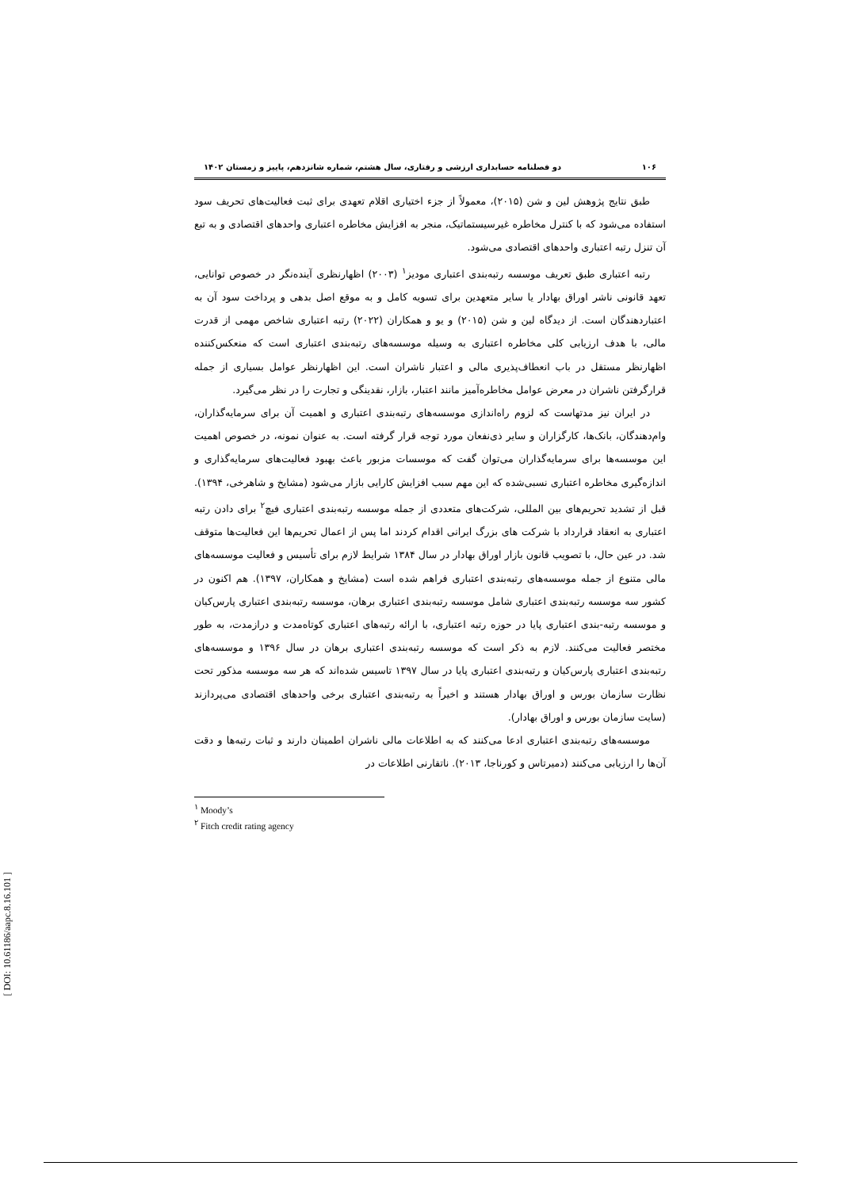۱۰۶ دو فصلنامه حسابداری ارزشی و رفتاری، سال هشتم، شماره شانزدهم، پاییز و زمستان ۱۴۰۲
طبق نتایج پژوهش لین و شن (۲۰۱۵)، معمولاً از جزء اختیاری اقلام تعهدی برای ثبت فعالیت‌های تحریف سود استفاده می‌شود که با کنترل مخاطره غیرسیستماتیک، منجر به افزایش مخاطره اعتباری واحدهای اقتصادی و به تبع آن تنزل رتبه اعتباری واحدهای اقتصادی می‌شود.
رتبه اعتباری طبق تعریف موسسه رتبه‌بندی اعتباری مودیز<sup>۱</sup> (۲۰۰۳) اظهارنظری آینده‌نگر در خصوص توانایی، تعهد قانونی ناشر اوراق بهادار یا سایر متعهدین برای تسویه کامل و به موقع اصل بدهی و پرداخت سود آن به اعتباردهندگان است. از دیدگاه لین و شن (۲۰۱۵) و یو و همکاران (۲۰۲۲) رتبه اعتباری شاخص مهمی از قدرت مالی، با هدف ارزیابی کلی مخاطره اعتباری به وسیله موسسه‌های رتبه‌بندی اعتباری است که منعکس‌کننده اظهارنظر مستقل در باب انعطاف‌پذیری مالی و اعتبار ناشران است. این اظهارنظر عوامل بسیاری از جمله قرارگرفتن ناشران در معرض عوامل مخاطره‌آمیز مانند اعتبار، بازار، نقدینگی و تجارت را در نظر می‌گیرد.
در ایران نیز مدتهاست که لزوم راه‌اندازی موسسه‌های رتبه‌بندی اعتباری و اهمیت آن برای سرمایه‌گذاران، وام‌دهندگان، بانک‌ها، کارگزاران و سایر ذی‌نفعان مورد توجه قرار گرفته است. به عنوان نمونه، در خصوص اهمیت این موسسه‌ها برای سرمایه‌گذاران می‌توان گفت که موسسات مزبور باعث بهبود فعالیت‌های سرمایه‌گذاری و اندازه‌گیری مخاطره اعتباری نسبی‌شده که این مهم سبب افزایش کارایی بازار می‌شود (مشایخ و شاهرخی، ۱۳۹۴). قبل از تشدید تحریم‌های بین المللی، شرکت‌های متعددی از جمله موسسه رتبه‌بندی اعتباری فیچ<sup>۲</sup> برای دادن رتبه اعتباری به انعقاد قرارداد با شرکت های بزرگ ایرانی اقدام کردند اما پس از اعمال تحریم‌ها این فعالیت‌ها متوقف شد. در عین حال، با تصویب قانون بازار اوراق بهادار در سال ۱۳۸۴ شرایط لازم برای تأسیس و فعالیت موسسه‌های مالی متنوع از جمله موسسه‌های رتبه‌بندی اعتباری فراهم شده است (مشایخ و همکاران، ۱۳۹۷). هم اکنون در کشور سه موسسه رتبه‌بندی اعتباری شامل موسسه رتبه‌بندی اعتباری برهان، موسسه رتبه‌بندی اعتباری پارس‌کیان و موسسه رتبه-بندی اعتباری پایا در حوزه رتبه اعتباری، با ارائه رتبه‌های اعتباری کوتاه‌مدت و درازمدت، به طور مختصر فعالیت می‌کنند. لازم به ذکر است که موسسه رتبه‌بندی اعتباری برهان در سال ۱۳۹۶ و موسسه‌های رتبه‌بندی اعتباری پارس‌کیان و رتبه‌بندی اعتباری پایا در سال ۱۳۹۷ تاسیس شده‌اند که هر سه موسسه مذکور تحت نظارت سازمان بورس و اوراق بهادار هستند و اخیراً به رتبه‌بندی اعتباری برخی واحدهای اقتصادی می‌پردازند (سایت سازمان بورس و اوراق بهادار).
موسسه‌های رتبه‌بندی اعتباری ادعا می‌کنند که به اطلاعات مالی ناشران اطمینان دارند و ثبات رتبه‌ها و دقت آن‌ها را ارزیابی می‌کنند (دمیرتاس و کورناجا، ۲۰۱۳). ناتقارنی اطلاعات در
<sup>۱</sup> Moody’s
<sup>۲</sup> Fitch credit rating agency
[ DOI: 10.61186/aapc.8.16.101 ]